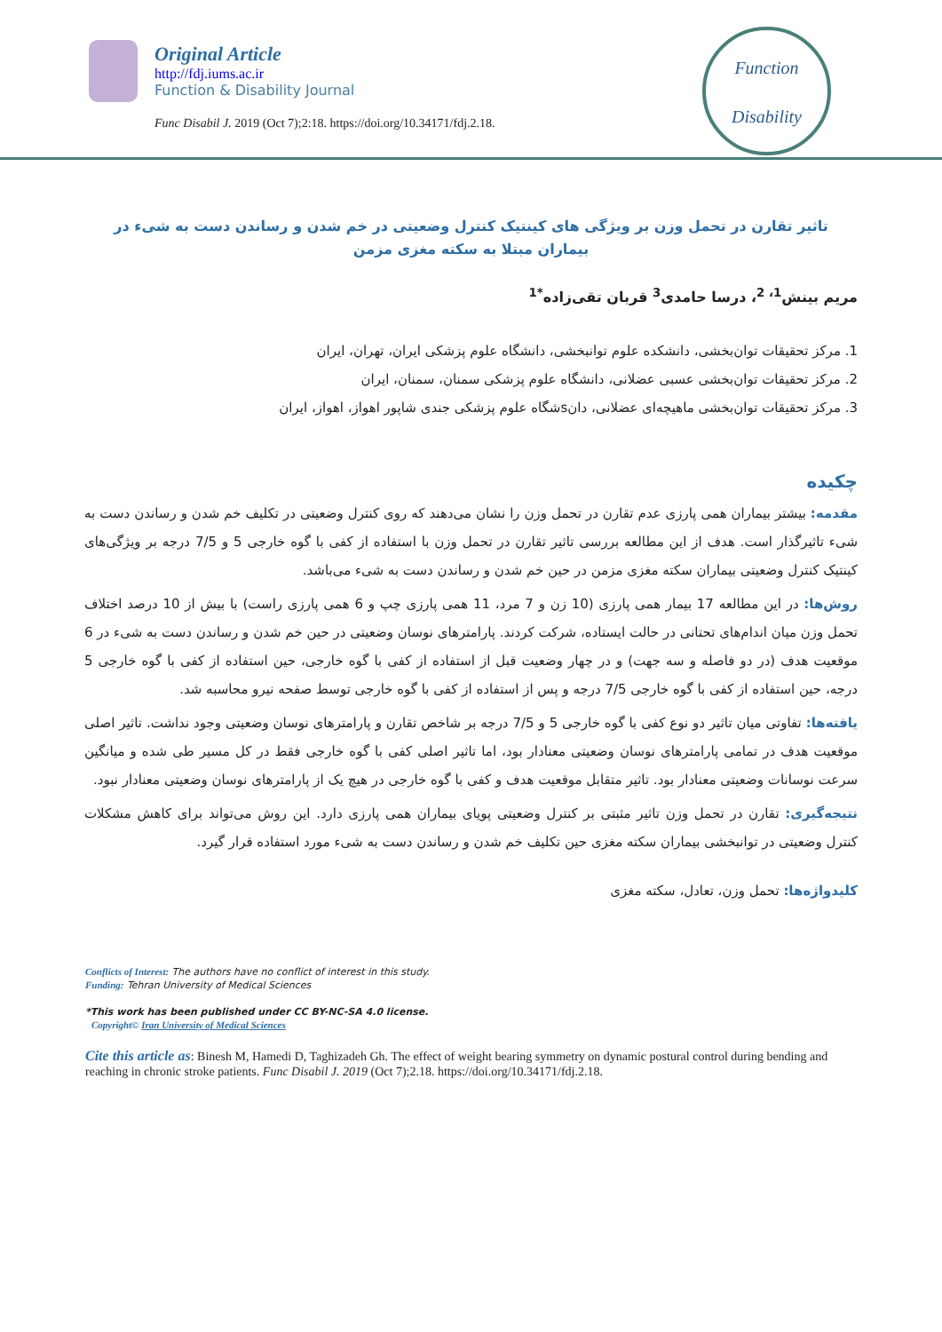Original Article
http://fdj.iums.ac.ir
Function & Disability Journal
Func Disabil J. 2019 (Oct 7);2:18. https://doi.org/10.34171/fdj.2.18.
Function
Disability
تاثیر تقارن در تحمل وزن بر ویژگی های کینتیک کنترل وضعیتی در خم شدن و رساندن دست به شیء در بیماران مبتلا به سکته مغزی مزمن
مریم بینش<sup>1، 2</sup>، درسا حامدی<sup>3</sup> قربان تقی‌زاده<sup>*1</sup>
1. مرکز تحقیقات توان‌بخشی، دانشکده علوم توانبخشی، دانشگاه علوم پزشکی ایران، تهران، ایران
2. مرکز تحقیقات توان‌بخشی عسبی عضلانی، دانشگاه علوم پزشکی سمنان، سمنان، ایران
3. مرکز تحقیقات توان‌بخشی ماهیچه‌ای عضلانی، دانsشگاه علوم پزشکی جندی شاپور اهواز، اهواز، ایران
چکیده
مقدمه: بیشتر بیماران همی پارزی عدم تقارن در تحمل وزن را نشان می‌دهند که روی کنترل وضعیتی در تکلیف خم شدن و رساندن دست به شیء تاثیرگذار است. هدف از این مطالعه بررسی تاثیر تقارن در تحمل وزن با استفاده از کفی با گوه خارجی 5 و 7/5 درجه بر ویژگی‌های کینتیک کنترل وضعیتی بیماران سکته مغزی مزمن در حین خم شدن و رساندن دست به شیء می‌باشد.
روش‌ها: در این مطالعه 17 بیمار همی پارزی (10 زن و 7 مرد، 11 همی پارزی چپ و 6 همی پارزی راست) با بیش از 10 درصد اختلاف تحمل وزن میان اندام‌های تحتانی در حالت ایستاده، شرکت کردند. پارامترهای نوسان وضعیتی در حین خم شدن و رساندن دست به شیء در 6 موقعیت هدف (در دو فاصله و سه جهت) و در چهار وضعیت قبل از استفاده از کفی با گوه خارجی، حین استفاده از کفی با گوه خارجی 5 درجه، حین استفاده از کفی با گوه خارجی 7/5 درجه و پس از استفاده از کفی با گوه خارجی توسط صفحه نیرو محاسبه شد.
یافته‌ها: تفاوتی میان تاثیر دو نوع کفی با گوه خارجی 5 و 7/5 درجه بر شاخص تقارن و پارامترهای نوسان وضعیتی وجود نداشت. تاثیر اصلی موقعیت هدف در تمامی پارامترهای نوسان وضعیتی معنادار بود، اما تاثیر اصلی کفی با گوه خارجی فقط در کل مسیر طی شده و میانگین سرعت نوسانات وضعیتی معنادار بود. تاثیر متقابل موقعیت هدف و کفی با گوه خارجی در هیچ یک از پارامترهای نوسان وضعیتی معنادار نبود.
نتیجه‌گیری: تقارن در تحمل وزن تاثیر مثبتی بر کنترل وضعیتی پویای بیماران همی پارزی دارد. این روش می‌تواند برای کاهش مشکلات کنترل وضعیتی در توانبخشی بیماران سکته مغزی حین تکلیف خم شدن و رساندن دست به شیء مورد استفاده قرار گیرد.
کلیدواژه‌ها: تحمل وزن، تعادل، سکته مغزی
Conflicts of Interest: The authors have no conflict of interest in this study.
Funding: Tehran University of Medical Sciences
*This work has been published under CC BY-NC-SA 4.0 license.
Copyright© Iran University of Medical Sciences
Cite this article as: Binesh M, Hamedi D, Taghizadeh Gh. The effect of weight bearing symmetry on dynamic postural control during bending and reaching in chronic stroke patients. Func Disabil J. 2019 (Oct 7);2.18. https://doi.org/10.34171/fdj.2.18.